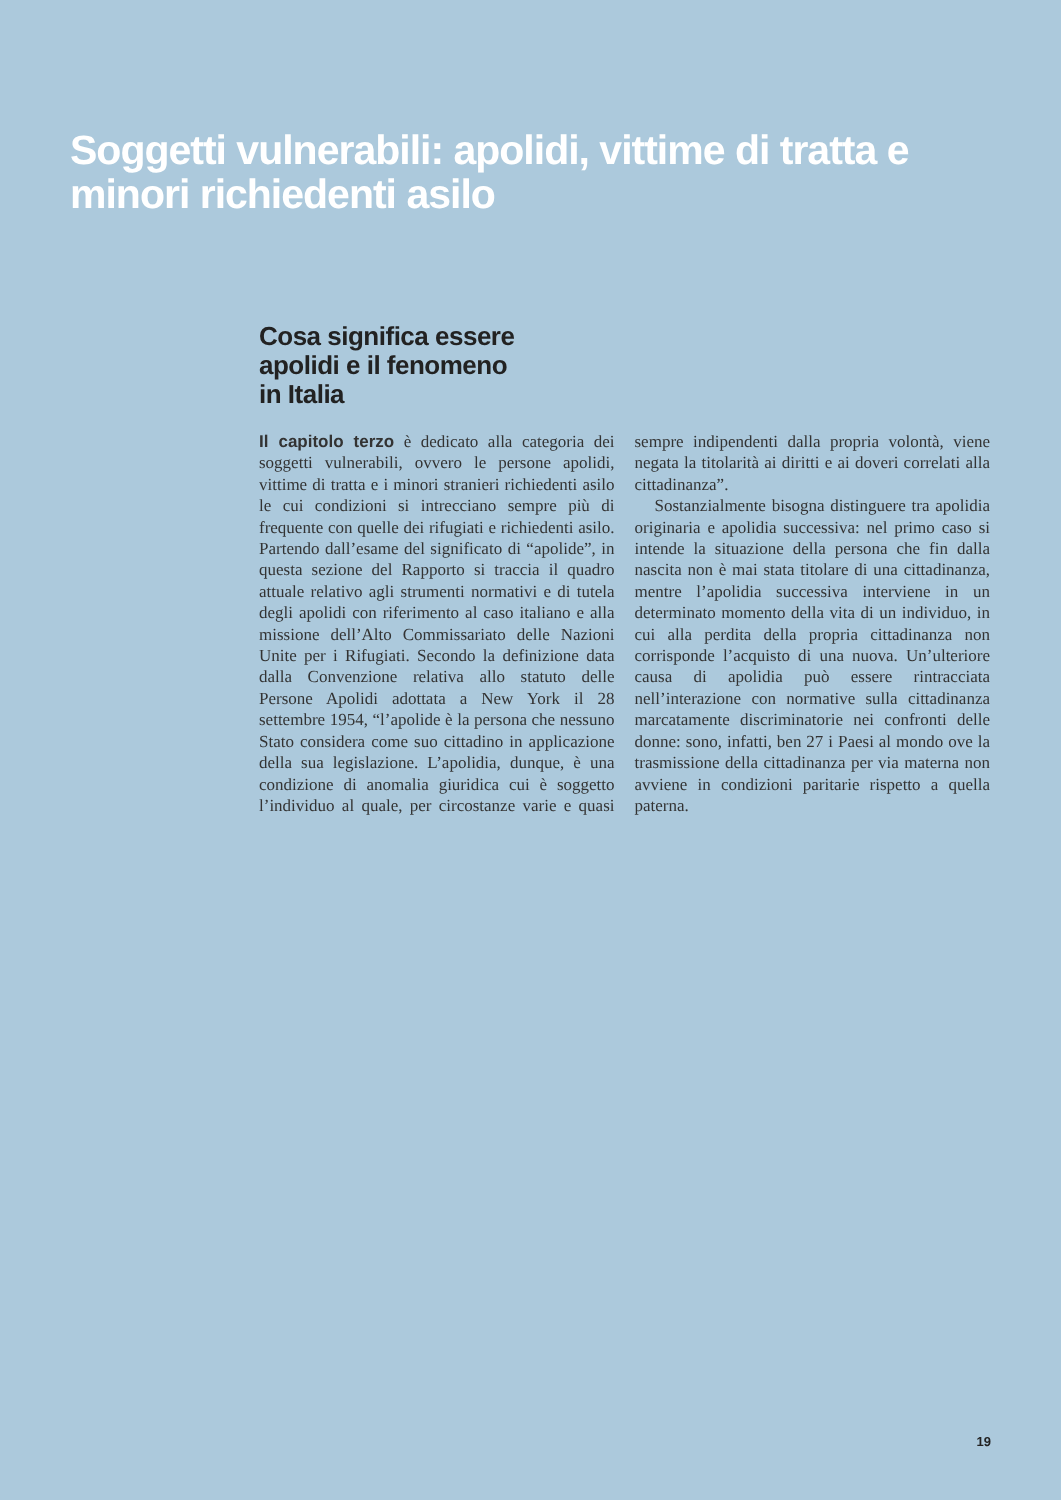Soggetti vulnerabili: apolidi, vittime di tratta e minori richiedenti asilo
Cosa significa essere
apolidi e il fenomeno
in Italia
Il capitolo terzo è dedicato alla categoria dei soggetti vulnerabili, ovvero le persone apolidi, vittime di tratta e i minori stranieri richiedenti asilo le cui condizioni si intrecciano sempre più di frequente con quelle dei rifugiati e richiedenti asilo. Partendo dall’esame del significato di “apolide”, in questa sezione del Rapporto si traccia il quadro attuale relativo agli strumenti normativi e di tutela degli apolidi con riferimento al caso italiano e alla missione dell’Alto Commissariato delle Nazioni Unite per i Rifugiati. Secondo la definizione data dalla Convenzione relativa allo statuto delle Persone Apolidi adottata a New York il 28 settembre 1954, “l’apolide è la persona che nessuno Stato considera come suo cittadino in applicazione della sua legislazione. L’apolidia, dunque, è una condizione di anomalia giuridica cui è soggetto l’individuo al quale, per circostanze varie e quasi sempre indipendenti dalla propria volontà, viene negata la titolarità ai diritti e ai doveri correlati alla cittadinanza”.
Sostanzialmente bisogna distinguere tra apolidia originaria e apolidia successiva: nel primo caso si intende la situazione della persona che fin dalla nascita non è mai stata titolare di una cittadinanza, mentre l’apolidia successiva interviene in un determinato momento della vita di un individuo, in cui alla perdita della propria cittadinanza non corrisponde l’acquisto di una nuova. Un’ulteriore causa di apolidia può essere rintracciata nell’interazione con normative sulla cittadinanza marcatamente discriminatorie nei confronti delle donne: sono, infatti, ben 27 i Paesi al mondo ove la trasmissione della cittadinanza per via materna non avviene in condizioni paritarie rispetto a quella paterna.
19